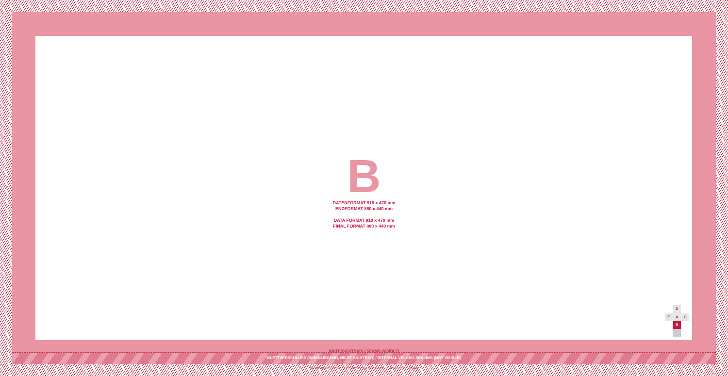B
DATENFORMAT 910 x 470 mm
ENDFORMAT 880 x 440 mm
DATA FORMAT 910 x 470 mm
FINAL FORMAT 880 x 440 mm
NAHT (SICHTBAR) / SEAMS (VISIBLE)
KLETTVERSCHLUSS (INNENLIEGEND, NICHT SICHTBAR) / INTERNAL VELCRO SEALING (NOT VISIBLE)
SAUMZUGABE / BESCHNITT (NACH VERARBEITUNG NICHT MEHR SICHTBAR)
D
E A C
B